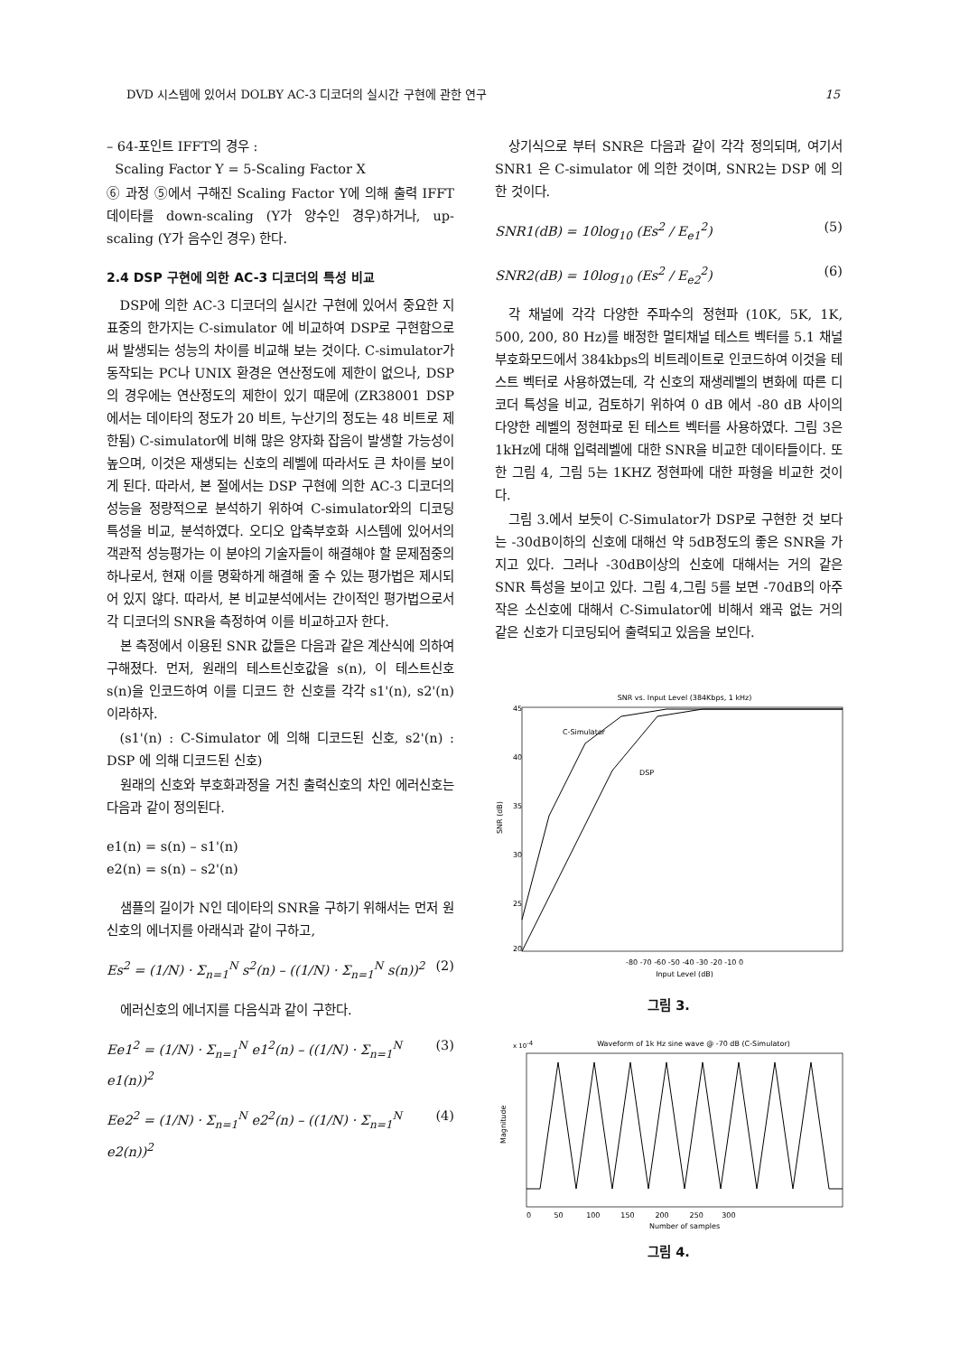DVD 시스템에 있어서 DOLBY AC-3 디코더의 실시간 구현에 관한 연구 15
– 64-포인트 IFFT의 경우 :
Scaling Factor Y = 5-Scaling Factor X
⑥ 과정 ⑤에서 구해진 Scaling Factor Y에 의해 출력 IFFT 데이타를 down-scaling (Y가 양수인 경우)하거나, up-scaling (Y가 음수인 경우) 한다.
2.4 DSP 구현에 의한 AC-3 디코더의 특성 비교
DSP에 의한 AC-3 디코더의 실시간 구현에 있어서 중요한 지표중의 한가지는 C-simulator 에 비교하여 DSP로 구현함으로써 발생되는 성능의 차이를 비교해 보는 것이다. C-simulator가 동작되는 PC나 UNIX 환경은 연산정도에 제한이 없으나, DSP의 경우에는 연산정도의 제한이 있기 때문에 (ZR38001 DSP 에서는 데이타의 정도가 20 비트, 누산기의 정도는 48 비트로 제한됨) C-simulator에 비해 많은 양자화 잡음이 발생할 가능성이 높으며, 이것은 재생되는 신호의 레벨에 따라서도 큰 차이를 보이게 된다. 따라서, 본 절에서는 DSP 구현에 의한 AC-3 디코더의 성능을 정량적으로 분석하기 위하여 C-simulator와의 디코딩 특성을 비교, 분석하였다. 오디오 압축부호화 시스템에 있어서의 객관적 성능평가는 이 분야의 기술자들이 해결해야 할 문제점중의 하나로서, 현재 이를 명확하게 해결해 줄 수 있는 평가법은 제시되어 있지 않다. 따라서, 본 비교분석에서는 간이적인 평가법으로서 각 디코더의 SNR을 측정하여 이를 비교하고자 한다.
본 측정에서 이용된 SNR 값들은 다음과 같은 계산식에 의하여 구해졌다. 먼저, 원래의 테스트신호값을 s(n), 이 테스트신호 s(n)을 인코드하여 이를 디코드 한 신호를 각각 s1'(n), s2'(n) 이라하자.
(s1'(n) : C-Simulator 에 의해 디코드된 신호, s2'(n) : DSP 에 의해 디코드된 신호)
원래의 신호와 부호화과정을 거친 출력신호의 차인 에러신호는 다음과 같이 정의된다.
e1(n) = s(n) – s1'(n)
e2(n) = s(n) – s2'(n)
샘플의 길이가 N인 데이타의 SNR을 구하기 위해서는 먼저 원신호의 에너지를 아래식과 같이 구하고,
Es<sup>2</sup> = (1/N) · Σ<sub>n=1</sub><sup>N</sup> s<sup>2</sup>(n) – ((1/N) · Σ<sub>n=1</sub><sup>N</sup> s(n))<sup>2</sup> (2)
에러신호의 에너지를 다음식과 같이 구한다.
Ee1<sup>2</sup> = (1/N) · Σ<sub>n=1</sub><sup>N</sup> e1<sup>2</sup>(n) – ((1/N) · Σ<sub>n=1</sub><sup>N</sup> e1(n))<sup>2</sup> (3)
Ee2<sup>2</sup> = (1/N) · Σ<sub>n=1</sub><sup>N</sup> e2<sup>2</sup>(n) – ((1/N) · Σ<sub>n=1</sub><sup>N</sup> e2(n))<sup>2</sup> (4)
상기식으로 부터 SNR은 다음과 같이 각각 정의되며, 여기서 SNR1 은 C-simulator 에 의한 것이며, SNR2는 DSP 에 의한 것이다.
SNR1(dB) = 10log<sub>10</sub> (Es<sup>2</sup> / E<sub>e1</sub><sup>2</sup>) (5)
SNR2(dB) = 10log<sub>10</sub> (Es<sup>2</sup> / E<sub>e2</sub><sup>2</sup>) (6)
각 채널에 각각 다양한 주파수의 정현파 (10K, 5K, 1K, 500, 200, 80 Hz)를 배정한 멀티채널 테스트 벡터를 5.1 채널 부호화모드에서 384kbps의 비트레이트로 인코드하여 이것을 테스트 벡터로 사용하였는데, 각 신호의 재생레벨의 변화에 따른 디코더 특성을 비교, 검토하기 위하여 0 dB 에서 -80 dB 사이의 다양한 레벨의 정현파로 된 테스트 벡터를 사용하였다. 그림 3은 1kHz에 대해 입력레벨에 대한 SNR을 비교한 데이타들이다. 또한 그림 4, 그림 5는 1KHZ 정현파에 대한 파형을 비교한 것이다.
그림 3.에서 보듯이 C-Simulator가 DSP로 구현한 것 보다는 -30dB이하의 신호에 대해선 약 5dB정도의 좋은 SNR을 가지고 있다. 그러나 -30dB이상의 신호에 대해서는 거의 같은 SNR 특성을 보이고 있다. 그림 4,그림 5를 보면 -70dB의 아주 작은 소신호에 대해서 C-Simulator에 비해서 왜곡 없는 거의 같은 신호가 디코딩되어 출력되고 있음을 보인다.
SNR vs. Input Level (384Kbps, 1 kHz)
45
40
35
30
25
20
C-Simulator
DSP
-80 -70 -60 -50 -40 -30 -20 -10 0
Input Level (dB)
SNR (dB)
그림 3.
Waveform of 1k Hz sine wave @ -70 dB (C-Simulator)
x 10-4
0 50 100 150 200 250 300
Number of samples
Magnitude
그림 4.